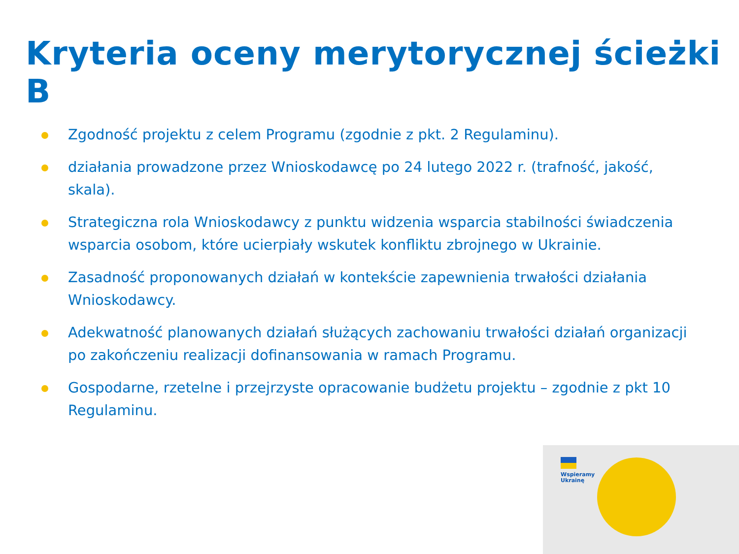Kryteria oceny merytorycznej ścieżki B
Zgodność projektu z celem Programu (zgodnie z pkt. 2 Regulaminu).
działania prowadzone przez Wnioskodawcę po 24 lutego 2022 r. (trafność, jakość, skala).
Strategiczna rola Wnioskodawcy z punktu widzenia wsparcia stabilności świadczenia wsparcia osobom, które ucierpiały wskutek konfliktu zbrojnego w Ukrainie.
Zasadność proponowanych działań w kontekście zapewnienia trwałości działania Wnioskodawcy.
Adekwatność planowanych działań służących zachowaniu trwałości działań organizacji po zakończeniu realizacji dofinansowania w ramach Programu.
Gospodarne, rzetelne i przejrzyste opracowanie budżetu projektu – zgodnie z pkt 10 Regulaminu.
Wspieramy
Ukrainę